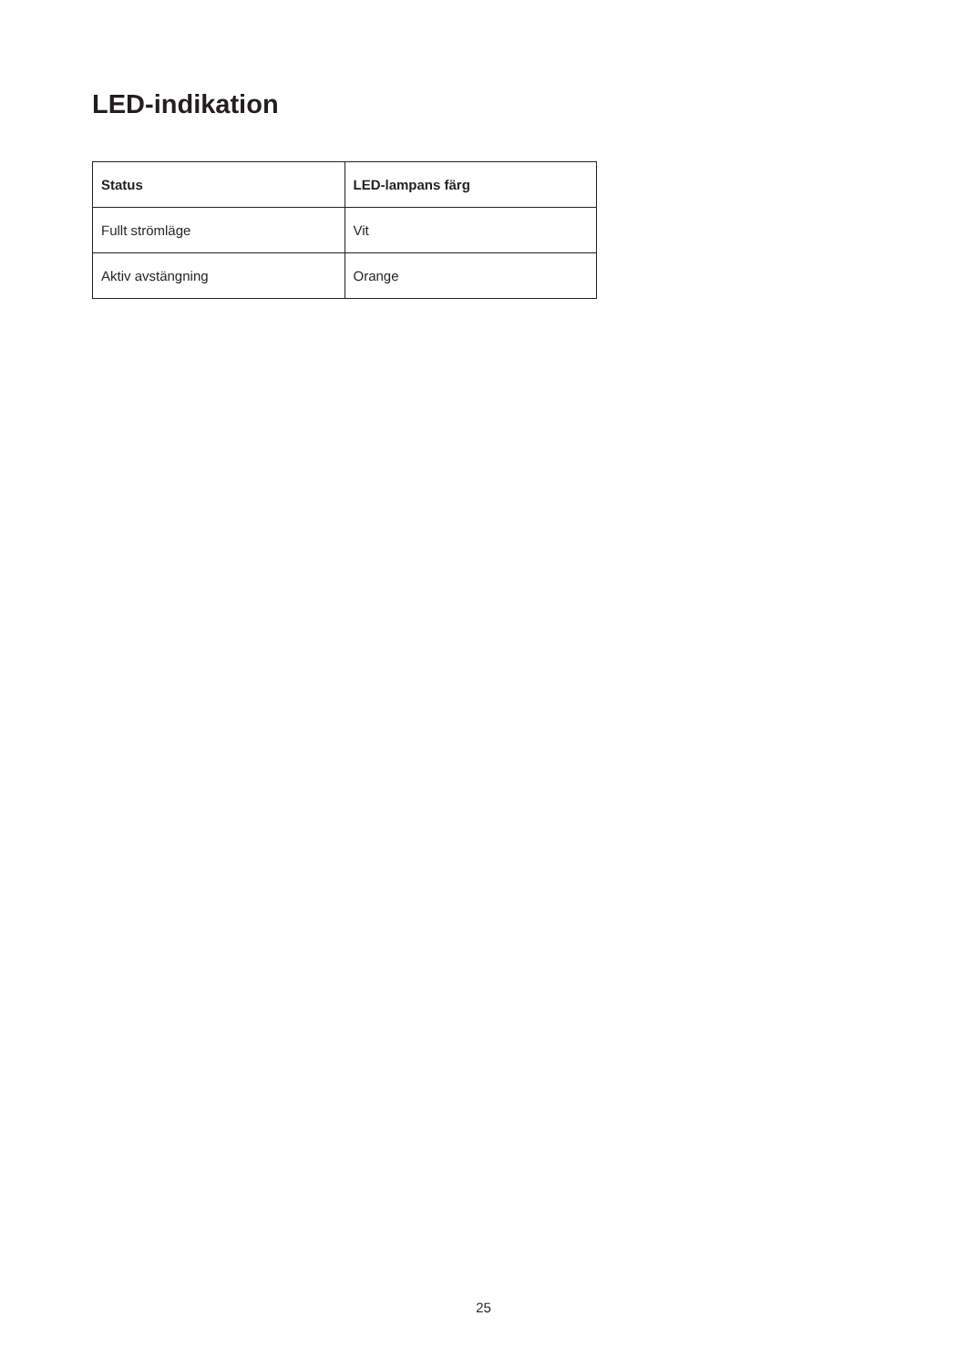LED-indikation
| Status | LED-lampans färg |
| --- | --- |
| Fullt strömläge | Vit |
| Aktiv avstängning | Orange |
25